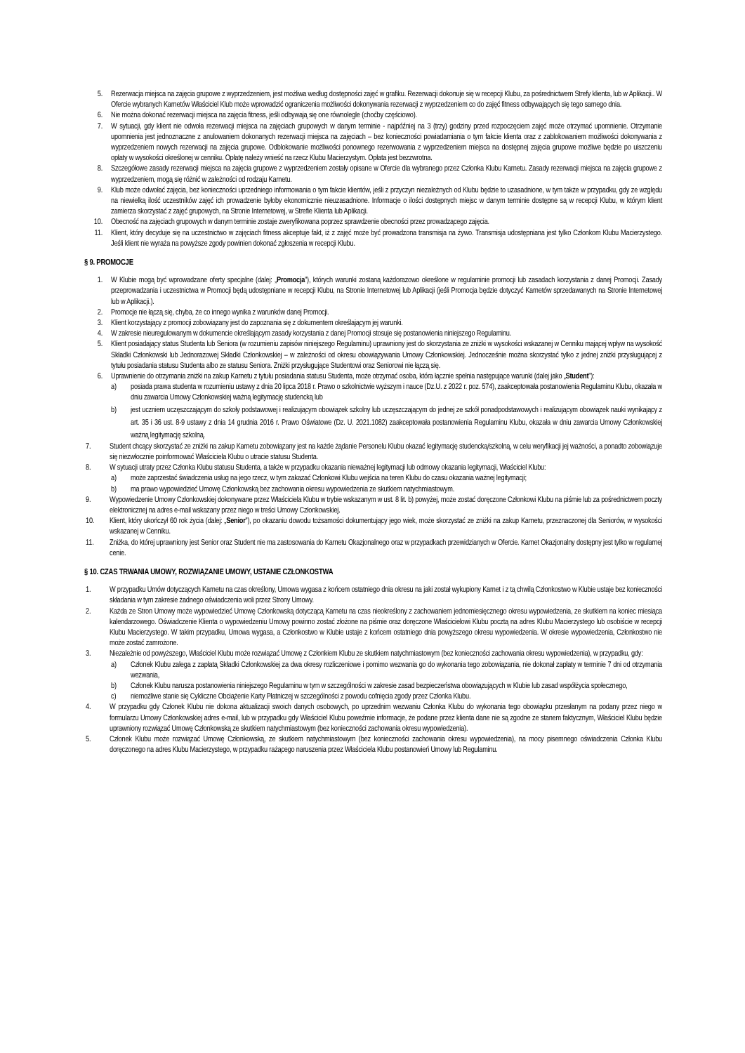5. Rezerwacja miejsca na zajęcia grupowe z wyprzedzeniem, jest możliwa według dostępności zajęć w grafiku. Rezerwacji dokonuje się w recepcji Klubu, za pośrednictwem Strefy klienta, lub w Aplikacji.. W Ofercie wybranych Karnetów Właściciel Klub może wprowadzić ograniczenia możliwości dokonywania rezerwacji z wyprzedzeniem co do zajęć fitness odbywających się tego samego dnia.
6. Nie można dokonać rezerwacji miejsca na zajęcia fitness, jeśli odbywają się one równolegle (choćby częściowo).
7. W sytuacji, gdy klient nie odwoła rezerwacji miejsca na zajęciach grupowych w danym terminie - najpóźniej na 3 (trzy) godziny przed rozpoczęciem zajęć może otrzymać upomnienie. Otrzymanie upomnienia jest jednoznaczne z anulowaniem dokonanych rezerwacji miejsca na zajęciach – bez konieczności powiadamiania o tym fakcie klienta oraz z zablokowaniem możliwości dokonywania z wyprzedzeniem nowych rezerwacji na zajęcia grupowe. Odblokowanie możliwości ponownego rezerwowania z wyprzedzeniem miejsca na dostępnej zajęcia grupowe możliwe będzie po uiszczeniu opłaty w wysokości określonej w cenniku. Opłatę należy wnieść na rzecz Klubu Macierzystym. Opłata jest bezzwrotna.
8. Szczegółowe zasady rezerwacji miejsca na zajęcia grupowe z wyprzedzeniem zostały opisane w Ofercie dla wybranego przez Członka Klubu Karnetu. Zasady rezerwacji miejsca na zajęcia grupowe z wyprzedzeniem, mogą się różnić w zależności od rodzaju Karnetu.
9. Klub może odwołać zajęcia, bez konieczności uprzedniego informowania o tym fakcie klientów, jeśli z przyczyn niezależnych od Klubu będzie to uzasadnione, w tym także w przypadku, gdy ze względu na niewielką ilość uczestników zajęć ich prowadzenie byłoby ekonomicznie nieuzasadnione. Informacje o ilości dostępnych miejsc w danym terminie dostępne są w recepcji Klubu, w którym klient zamierza skorzystać z zajęć grupowych, na Stronie Internetowej, w Strefie Klienta lub Aplikacji.
10. Obecność na zajęciach grupowych w danym terminie zostaje zweryfikowana poprzez sprawdzenie obecności przez prowadzącego zajęcia.
11. Klient, który decyduje się na uczestnictwo w zajęciach fitness akceptuje fakt, iż z zajęć może być prowadzona transmisja na żywo. Transmisja udostępniana jest tylko Członkom Klubu Macierzystego. Jeśli klient nie wyraża na powyższe zgody powinien dokonać zgłoszenia w recepcji Klubu.
§ 9. PROMOCJE
1. W Klubie mogą być wprowadzane oferty specjalne (dalej: „Promocja”), których warunki zostaną każdorazowo określone w regulaminie promocji lub zasadach korzystania z danej Promocji. Zasady przeprowadzania i uczestnictwa w Promocji będą udostępniane w recepcji Klubu, na Stronie Internetowej lub Aplikacji (jeśli Promocja będzie dotyczyć Karnetów sprzedawanych na Stronie Internetowej lub w Aplikacji.).
2. Promocje nie łączą się, chyba, że co innego wynika z warunków danej Promocji.
3. Klient korzystający z promocji zobowiązany jest do zapoznania się z dokumentem określającym jej warunki.
4. W zakresie nieuregulowanym w dokumencie określającym zasady korzystania z danej Promocji stosuje się postanowienia niniejszego Regulaminu.
5. Klient posiadający status Studenta lub Seniora (w rozumieniu zapisów niniejszego Regulaminu) uprawniony jest do skorzystania ze zniżki w wysokości wskazanej w Cenniku mającej wpływ na wysokość Składki Członkowski lub Jednorazowej Składki Członkowskiej – w zależności od okresu obowiązywania Umowy Członkowskiej. Jednocześnie można skorzystać tylko z jednej zniżki przysługującej z tytułu posiadania statusu Studenta albo ze statusu Seniora. Zniżki przysługujące Studentowi oraz Seniorowi nie łączą się.
6. Uprawnienie do otrzymania zniżki na zakup Karnetu z tytułu posiadania statusu Studenta, może otrzymać osoba, która łącznie spełnia następujące warunki (dalej jako „Student”):
a) posiada prawa studenta w rozumieniu ustawy z dnia 20 lipca 2018 r. Prawo o szkolnictwie wyższym i nauce (Dz.U. z 2022 r. poz. 574), zaakceptowała postanowienia Regulaminu Klubu, okazała w dniu zawarcia Umowy Członkowskiej ważną legitymację studencką lub
b) jest uczniem uczęszczającym do szkoły podstawowej i realizującym obowiązek szkolny lub uczęszczającym do jednej ze szkół ponadpodstawowych i realizującym obowiązek nauki wynikający z art. 35 i 36 ust. 8-9 ustawy z dnia 14 grudnia 2016 r. Prawo Oświatowe (Dz. U. 2021.1082) zaakceptowała postanowienia Regulaminu Klubu, okazała w dniu zawarcia Umowy Członkowskiej ważną legitymację szkolną.
7. Student chcący skorzystać ze zniżki na zakup Karnetu zobowiązany jest na każde żądanie Personelu Klubu okazać legitymację studencką/szkolną, w celu weryfikacji jej ważności, a ponadto zobowiązuje się niezwłocznie poinformować Właściciela Klubu o utracie statusu Studenta.
8. W sytuacji utraty przez Członka Klubu statusu Studenta, a także w przypadku okazania nieważnej legitymacji lub odmowy okazania legitymacji, Właściciel Klubu:
a) może zaprzestać świadczenia usług na jego rzecz, w tym zakazać Członkowi Klubu wejścia na teren Klubu do czasu okazania ważnej legitymacji;
b) ma prawo wypowiedzieć Umowę Członkowską bez zachowania okresu wypowiedzenia ze skutkiem natychmiastowym.
9. Wypowiedzenie Umowy Członkowskiej dokonywane przez Właściciela Klubu w trybie wskazanym w ust. 8 lit. b) powyżej, może zostać doręczone Członkowi Klubu na piśmie lub za pośrednictwem poczty elektronicznej na adres e-mail wskazany przez niego w treści Umowy Członkowskiej.
10. Klient, który ukończył 60 rok życia (dalej: „Senior”), po okazaniu dowodu tożsamości dokumentujący jego wiek, może skorzystać ze zniżki na zakup Karnetu, przeznaczonej dla Seniorów, w wysokości wskazanej w Cenniku.
11. Zniżka, do której uprawniony jest Senior oraz Student nie ma zastosowania do Karnetu Okazjonalnego oraz w przypadkach przewidzianych w Ofercie. Karnet Okazjonalny dostępny jest tylko w regularnej cenie.
§ 10. CZAS TRWANIA UMOWY, ROZWIĄZANIE UMOWY, USTANIE CZŁONKOSTWA
1. W przypadku Umów dotyczących Karnetu na czas określony, Umowa wygasa z końcem ostatniego dnia okresu na jaki został wykupiony Karnet i z tą chwilą Członkostwo w Klubie ustaje bez konieczności składania w tym zakresie żadnego oświadczenia woli przez Strony Umowy.
2. Każda ze Stron Umowy może wypowiedzieć Umowę Członkowską dotyczącą Karnetu na czas nieokreślony z zachowaniem jednomiesięcznego okresu wypowiedzenia, ze skutkiem na koniec miesiąca kalendarzowego. Oświadczenie Klienta o wypowiedzeniu Umowy powinno zostać złożone na piśmie oraz doręczone Właścicielowi Klubu pocztą na adres Klubu Macierzystego lub osobiście w recepcji Klubu Macierzystego. W takim przypadku, Umowa wygasa, a Członkostwo w Klubie ustaje z końcem ostatniego dnia powyższego okresu wypowiedzenia. W okresie wypowiedzenia, Członkostwo nie może zostać zamrożone.
3. Niezależnie od powyższego, Właściciel Klubu może rozwiązać Umowę z Członkiem Klubu ze skutkiem natychmiastowym (bez konieczności zachowania okresu wypowiedzenia), w przypadku, gdy:
a) Członek Klubu zalega z zapłatą Składki Członkowskiej za dwa okresy rozliczeniowe i pomimo wezwania go do wykonania tego zobowiązania, nie dokonał zapłaty w terminie 7 dni od otrzymania wezwania,
b) Członek Klubu narusza postanowienia niniejszego Regulaminu w tym w szczególności w zakresie zasad bezpieczeństwa obowiązujących w Klubie lub zasad współżycia społecznego,
c) niemożliwe stanie się Cykliczne Obciążenie Karty Płatniczej w szczególności z powodu cofnięcia zgody przez Członka Klubu.
4. W przypadku gdy Członek Klubu nie dokona aktualizacji swoich danych osobowych, po uprzednim wezwaniu Członka Klubu do wykonania tego obowiązku przesłanym na podany przez niego w formularzu Umowy Członkowskiej adres e-mail, lub w przypadku gdy Właściciel Klubu poweźmie informacje, że podane przez klienta dane nie są zgodne ze stanem faktycznym, Właściciel Klubu będzie uprawniony rozwiązać Umowę Członkowską ze skutkiem natychmiastowym (bez konieczności zachowania okresu wypowiedzenia).
5. Członek Klubu może rozwiązać Umowę Członkowską, ze skutkiem natychmiastowym (bez konieczności zachowania okresu wypowiedzenia), na mocy pisemnego oświadczenia Członka Klubu doręczonego na adres Klubu Macierzystego, w przypadku rażącego naruszenia przez Właściciela Klubu postanowień Umowy lub Regulaminu.